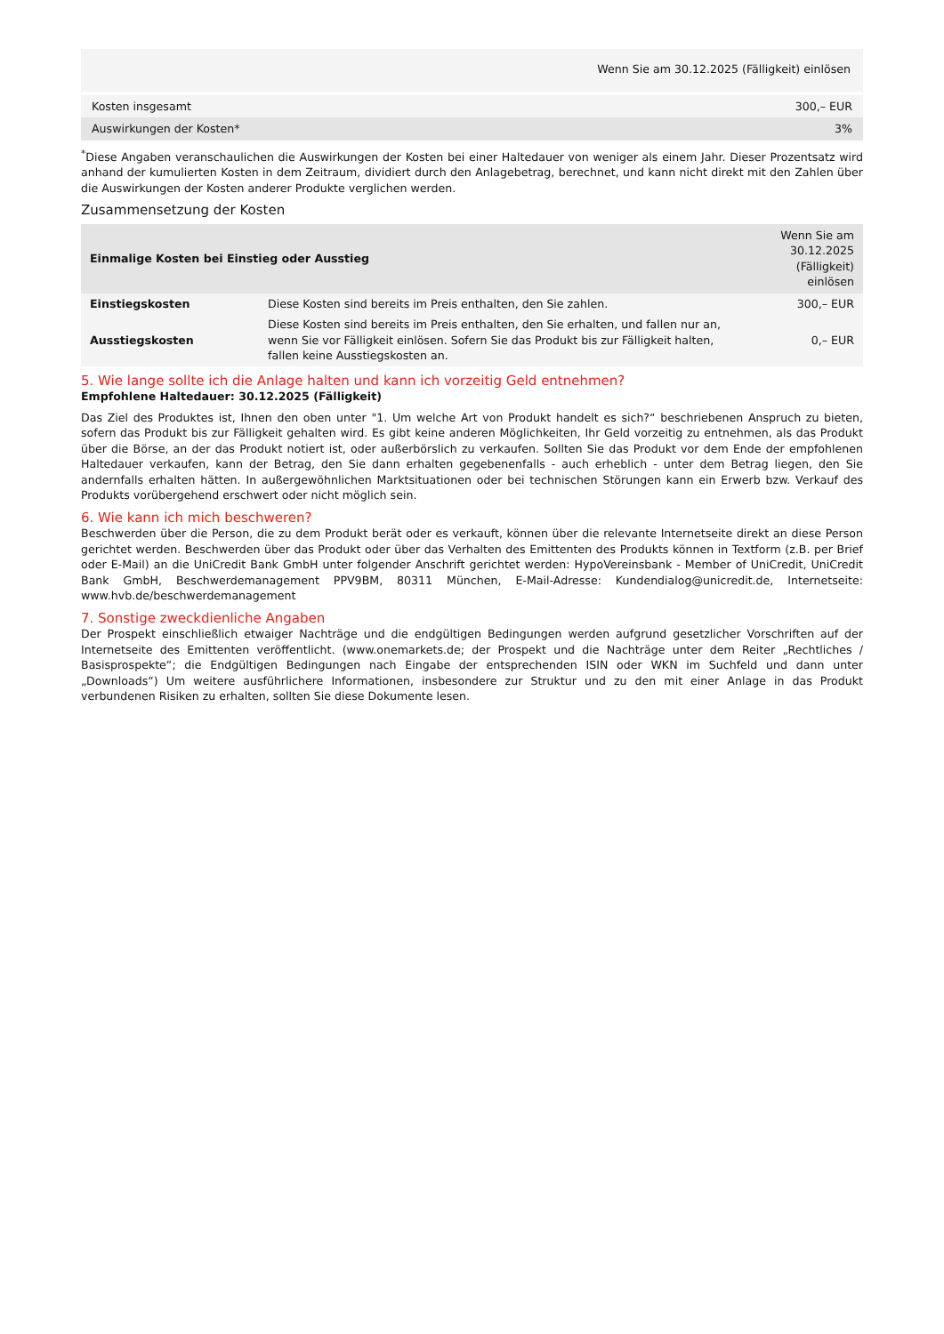| Wenn Sie am 30.12.2025 (Fälligkeit) einlösen | |
| --- | --- |
| Kosten insgesamt | 300,– EUR |
| Auswirkungen der Kosten* | 3% |
<sup>*</sup> Diese Angaben veranschaulichen die Auswirkungen der Kosten bei einer Haltedauer von weniger als einem Jahr. Dieser Prozentsatz wird anhand der kumulierten Kosten in dem Zeitraum, dividiert durch den Anlagebetrag, berechnet, und kann nicht direkt mit den Zahlen über die Auswirkungen der Kosten anderer Produkte verglichen werden.
Zusammensetzung der Kosten
| Einmalige Kosten bei Einstieg oder Ausstieg | | Wenn Sie am 30.12.2025 (Fälligkeit) einlösen |
| --- | --- | --- |
| Einstiegskosten | Diese Kosten sind bereits im Preis enthalten, den Sie zahlen. | 300,– EUR |
| Ausstiegskosten | Diese Kosten sind bereits im Preis enthalten, den Sie erhalten, und fallen nur an, wenn Sie vor Fälligkeit einlösen. Sofern Sie das Produkt bis zur Fälligkeit halten, fallen keine Ausstiegskosten an. | 0,– EUR |
5. Wie lange sollte ich die Anlage halten und kann ich vorzeitig Geld entnehmen?
Empfohlene Haltedauer: 30.12.2025 (Fälligkeit)
Das Ziel des Produktes ist, Ihnen den oben unter "1. Um welche Art von Produkt handelt es sich?“ beschriebenen Anspruch zu bieten, sofern das Produkt bis zur Fälligkeit gehalten wird. Es gibt keine anderen Möglichkeiten, Ihr Geld vorzeitig zu entnehmen, als das Produkt über die Börse, an der das Produkt notiert ist, oder außerbörslich zu verkaufen. Sollten Sie das Produkt vor dem Ende der empfohlenen Haltedauer verkaufen, kann der Betrag, den Sie dann erhalten gegebenenfalls - auch erheblich - unter dem Betrag liegen, den Sie andernfalls erhalten hätten. In außergewöhnlichen Marktsituationen oder bei technischen Störungen kann ein Erwerb bzw. Verkauf des Produkts vorübergehend erschwert oder nicht möglich sein.
6. Wie kann ich mich beschweren?
Beschwerden über die Person, die zu dem Produkt berät oder es verkauft, können über die relevante Internetseite direkt an diese Person gerichtet werden. Beschwerden über das Produkt oder über das Verhalten des Emittenten des Produkts können in Textform (z.B. per Brief oder E-Mail) an die UniCredit Bank GmbH unter folgender Anschrift gerichtet werden: HypoVereinsbank - Member of UniCredit, UniCredit Bank GmbH, Beschwerdemanagement PPV9BM, 80311 München, E-Mail-Adresse: Kundendialog@unicredit.de, Internetseite: www.hvb.de/beschwerdemanagement
7. Sonstige zweckdienliche Angaben
Der Prospekt einschließlich etwaiger Nachträge und die endgültigen Bedingungen werden aufgrund gesetzlicher Vorschriften auf der Internetseite des Emittenten veröffentlicht. (www.onemarkets.de; der Prospekt und die Nachträge unter dem Reiter „Rechtliches / Basisprospekte“; die Endgültigen Bedingungen nach Eingabe der entsprechenden ISIN oder WKN im Suchfeld und dann unter „Downloads“) Um weitere ausführlichere Informationen, insbesondere zur Struktur und zu den mit einer Anlage in das Produkt verbundenen Risiken zu erhalten, sollten Sie diese Dokumente lesen.